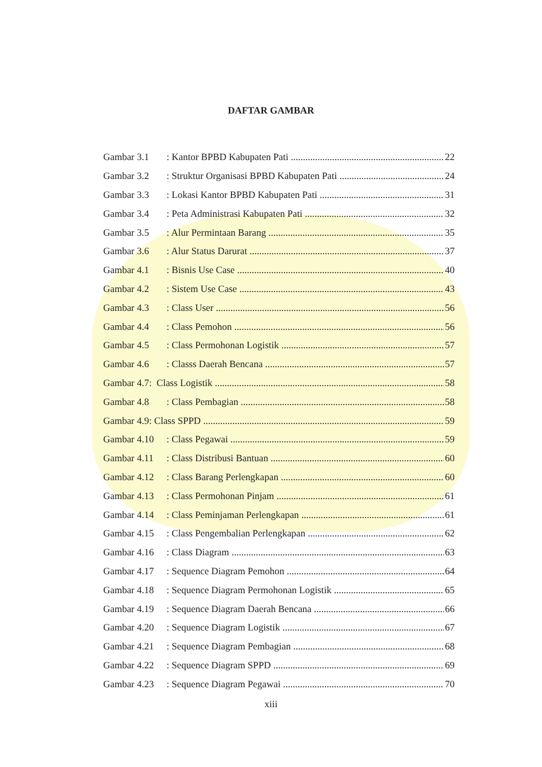DAFTAR GAMBAR
Gambar 3.1: Kantor BPBD Kabupaten Pati 22
Gambar 3.2: Struktur Organisasi BPBD Kabupaten Pati 24
Gambar 3.3: Lokasi Kantor BPBD Kabupaten Pati 31
Gambar 3.4: Peta Administrasi Kabupaten Pati 32
Gambar 3.5: Alur Permintaan Barang 35
Gambar 3.6: Alur Status Darurat 37
Gambar 4.1: Bisnis Use Case 40
Gambar 4.2: Sistem Use Case 43
Gambar 4.3: Class User 56
Gambar 4.4: Class Pemohon 56
Gambar 4.5: Class Permohonan Logistik 57
Gambar 4.6: Classs Daerah Bencana 57
Gambar 4.7: Class Logistik 58
Gambar 4.8: Class Pembagian 58
Gambar 4.9: Class SPPD 59
Gambar 4.10: Class Pegawai 59
Gambar 4.11: Class Distribusi Bantuan 60
Gambar 4.12: Class Barang Perlengkapan 60
Gambar 4.13: Class Permohonan Pinjam 61
Gambar 4.14: Class Peminjaman Perlengkapan 61
Gambar 4.15: Class Pengembalian Perlengkapan 62
Gambar 4.16: Class Diagram 63
Gambar 4.17: Sequence Diagram Pemohon 64
Gambar 4.18: Sequence Diagram Permohonan Logistik 65
Gambar 4.19: Sequence Diagram Daerah Bencana 66
Gambar 4.20: Sequence Diagram Logistik 67
Gambar 4.21: Sequence Diagram Pembagian 68
Gambar 4.22: Sequence Diagram SPPD 69
Gambar 4.23: Sequence Diagram Pegawai 70
xiii